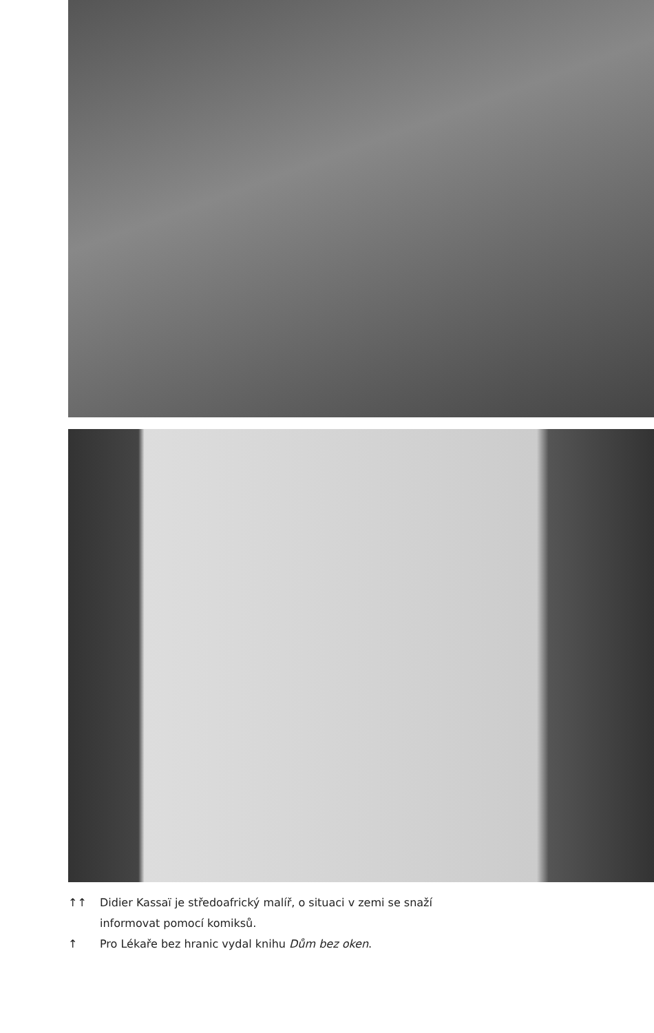↑↑ Didier Kassaï je středoafrický malíř, o situaci v zemi se snaží
informovat pomocí komiksů.
↑ Pro Lékaře bez hranic vydal knihu Dům bez oken.